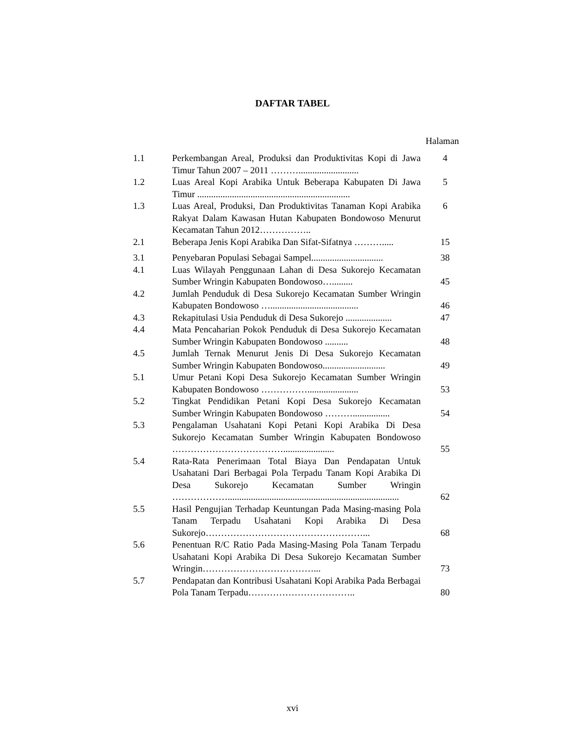DAFTAR TABEL
Halaman
| 1.1 | Perkembangan Areal, Produksi dan Produktivitas Kopi di Jawa Timur Tahun 2007 – 2011 ……….......................... | 4 |
| 1.2 | Luas Areal Kopi Arabika Untuk Beberapa Kabupaten Di Jawa Timur .................................................................. | 5 |
| 1.3 | Luas Areal, Produksi, Dan Produktivitas Tanaman Kopi Arabika Rakyat Dalam Kawasan Hutan Kabupaten Bondowoso Menurut Kecamatan Tahun 2012…………….. | 6 |
| 2.1 | Beberapa Jenis Kopi Arabika Dan Sifat-Sifatnya ………..... | 15 |
| 3.1 | Penyebaran Populasi Sebagai Sampel............................... | 38 |
| 4.1 | Luas Wilayah Penggunaan Lahan di Desa Sukorejo Kecamatan Sumber Wringin Kabupaten Bondowoso…......... | 45 |
| 4.2 | Jumlah Penduduk di Desa Sukorejo Kecamatan Sumber Wringin Kabupaten Bondowoso …...................................... | 46 |
| 4.3 | Rekapitulasi Usia Penduduk di Desa Sukorejo .................... | 47 |
| 4.4 | Mata Pencaharian Pokok Penduduk di Desa Sukorejo Kecamatan Sumber Wringin Kabupaten Bondowoso .......... | 48 |
| 4.5 | Jumlah Ternak Menurut Jenis Di Desa Sukorejo Kecamatan Sumber Wringin Kabupaten Bondowoso........................... | 49 |
| 5.1 | Umur Petani Kopi Desa Sukorejo Kecamatan Sumber Wringin Kabupaten Bondowoso ……………...................... | 53 |
| 5.2 | Tingkat Pendidikan Petani Kopi Desa Sukorejo Kecamatan Sumber Wringin Kabupaten Bondowoso ………................ | 54 |
| 5.3 | Pengalaman Usahatani Kopi Petani Kopi Arabika Di Desa Sukorejo Kecamatan Sumber Wringin Kabupaten Bondowoso ………………………………...................... | 55 |
| 5.4 | Rata-Rata Penerimaan Total Biaya Dan Pendapatan Untuk Usahatani Dari Berbagai Pola Terpadu Tanam Kopi Arabika Di Desa Sukorejo Kecamatan Sumber Wringin ……………….......................................................................... | 62 |
| 5.5 | Hasil Pengujian Terhadap Keuntungan Pada Masing-masing Pola Tanam Terpadu Usahatani Kopi Arabika Di Desa Sukorejo……………………………………………... | 68 |
| 5.6 | Penentuan R/C Ratio Pada Masing-Masing Pola Tanam Terpadu Usahatani Kopi Arabika Di Desa Sukorejo Kecamatan Sumber Wringin………………………………... | 73 |
| 5.7 | Pendapatan dan Kontribusi Usahatani Kopi Arabika Pada Berbagai Pola Tanam Terpadu…………………………….. | 80 |
xvi